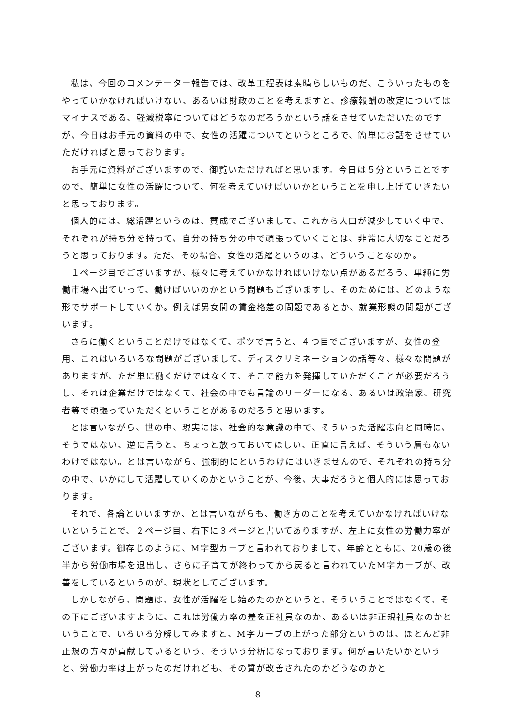私は、今回のコメンテーター報告では、改革工程表は素晴らしいものだ、こういったものをやっていかなければいけない、あるいは財政のことを考えますと、診療報酬の改定についてはマイナスである、軽減税率についてはどうなのだろうかという話をさせていただいたのですが、今日はお手元の資料の中で、女性の活躍についてというところで、簡単にお話をさせていただければと思っております。
お手元に資料がございますので、御覧いただければと思います。今日は５分ということですので、簡単に女性の活躍について、何を考えていけばいいかということを申し上げていきたいと思っております。
個人的には、総活躍というのは、賛成でございまして、これから人口が減少していく中で、それぞれが持ち分を持って、自分の持ち分の中で頑張っていくことは、非常に大切なことだろうと思っております。ただ、その場合、女性の活躍というのは、どういうことなのか。
１ページ目でございますが、様々に考えていかなければいけない点があるだろう、単純に労働市場へ出ていって、働けばいいのかという問題もございますし、そのためには、どのような形でサポートしていくか。例えば男女間の賃金格差の問題であるとか、就業形態の問題がございます。
さらに働くということだけではなくて、ポツで言うと、４つ目でございますが、女性の登用、これはいろいろな問題がございまして、ディスクリミネーションの話等々、様々な問題がありますが、ただ単に働くだけではなくて、そこで能力を発揮していただくことが必要だろうし、それは企業だけではなくて、社会の中でも言論のリーダーになる、あるいは政治家、研究者等で頑張っていただくということがあるのだろうと思います。
とは言いながら、世の中、現実には、社会的な意識の中で、そういった活躍志向と同時に、そうではない、逆に言うと、ちょっと放っておいてほしい、正直に言えば、そういう層もないわけではない。とは言いながら、強制的にというわけにはいきませんので、それぞれの持ち分の中で、いかにして活躍していくのかということが、今後、大事だろうと個人的には思っております。
それで、各論といいますか、とは言いながらも、働き方のことを考えていかなければいけないということで、２ページ目、右下に３ページと書いてありますが、左上に女性の労働力率がございます。御存じのように、M字型カーブと言われておりまして、年齢とともに、20歳の後半から労働市場を退出し、さらに子育てが終わってから戻ると言われていたM字カーブが、改善をしているというのが、現状としてございます。
しかしながら、問題は、女性が活躍をし始めたのかというと、そういうことではなくて、その下にございますように、これは労働力率の差を正社員なのか、あるいは非正規社員なのかということで、いろいろ分解してみますと、M字カーブの上がった部分というのは、ほとんど非正規の方々が貢献しているという、そういう分析になっております。何が言いたいかというと、労働力率は上がったのだけれども、その質が改善されたのかどうなのかと
8